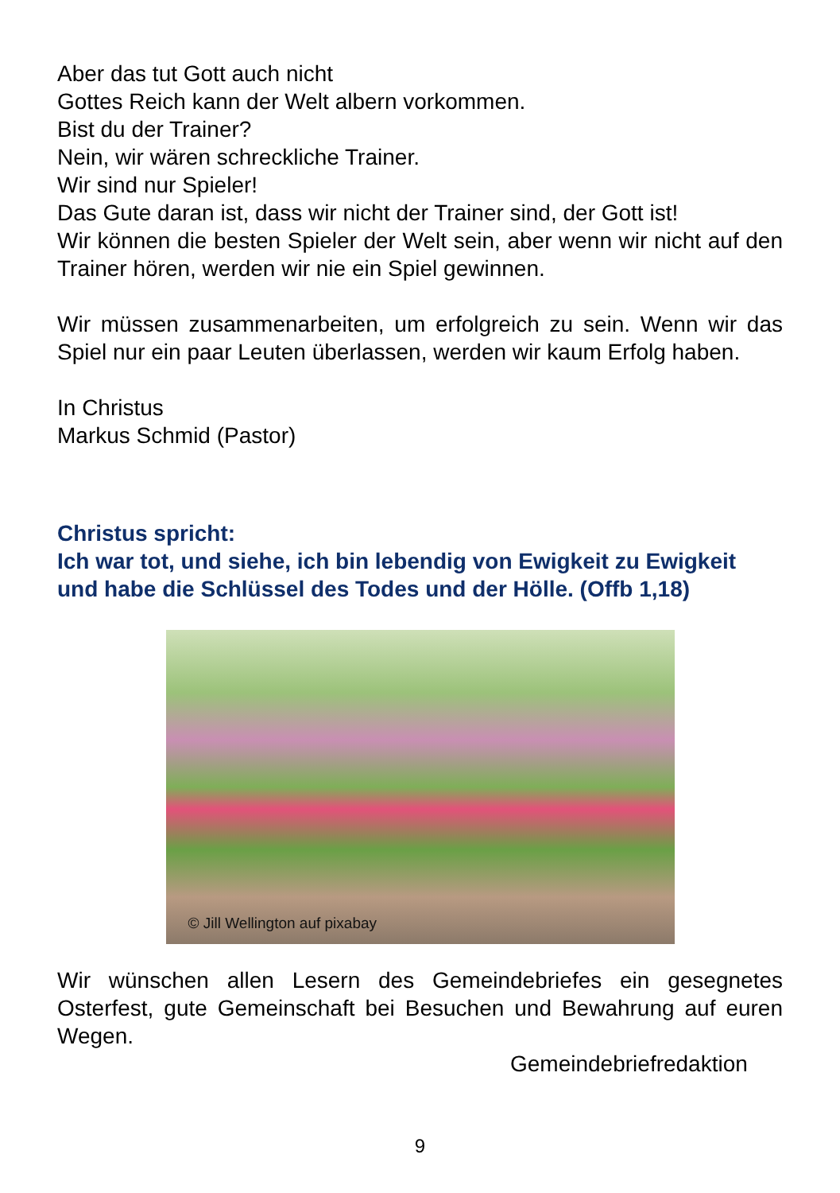Aber das tut Gott auch nicht
Gottes Reich kann der Welt albern vorkommen.
Bist du der Trainer?
Nein, wir wären schreckliche Trainer.
Wir sind nur Spieler!
Das Gute daran ist, dass wir nicht der Trainer sind, der Gott ist!
Wir können die besten Spieler der Welt sein, aber wenn wir nicht auf den Trainer hören, werden wir nie ein Spiel gewinnen.
Wir müssen zusammenarbeiten, um erfolgreich zu sein. Wenn wir das Spiel nur ein paar Leuten überlassen, werden wir kaum Erfolg haben.
In Christus
Markus Schmid (Pastor)
Christus spricht:
Ich war tot, und siehe, ich bin lebendig von Ewigkeit zu Ewigkeit und habe die Schlüssel des Todes und der Hölle. (Offb 1,18)
© Jill Wellington auf pixabay
Wir wünschen allen Lesern des Gemeindebriefes ein gesegnetes Osterfest, gute Gemeinschaft bei Besuchen und Bewahrung auf euren Wegen.
Gemeindebriefredaktion
9